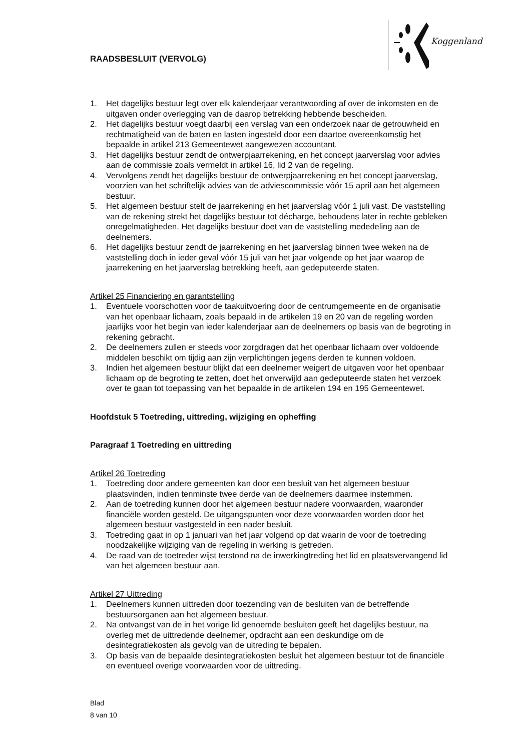RAADSBESLUIT (VERVOLG)
Koggenland
1. Het dagelijks bestuur legt over elk kalenderjaar verantwoording af over de inkomsten en de uitgaven onder overlegging van de daarop betrekking hebbende bescheiden.
2. Het dagelijks bestuur voegt daarbij een verslag van een onderzoek naar de getrouwheid en rechtmatigheid van de baten en lasten ingesteld door een daartoe overeenkomstig het bepaalde in artikel 213 Gemeentewet aangewezen accountant.
3. Het dagelijks bestuur zendt de ontwerpjaarrekening, en het concept jaarverslag voor advies aan de commissie zoals vermeldt in artikel 16, lid 2 van de regeling.
4. Vervolgens zendt het dagelijks bestuur de ontwerpjaarrekening en het concept jaarverslag, voorzien van het schriftelijk advies van de adviescommissie vóór 15 april aan het algemeen bestuur.
5. Het algemeen bestuur stelt de jaarrekening en het jaarverslag vóór 1 juli vast. De vaststelling van de rekening strekt het dagelijks bestuur tot décharge, behoudens later in rechte gebleken onregelmatigheden. Het dagelijks bestuur doet van de vaststelling mededeling aan de deelnemers.
6. Het dagelijks bestuur zendt de jaarrekening en het jaarverslag binnen twee weken na de vaststelling doch in ieder geval vóór 15 juli van het jaar volgende op het jaar waarop de jaarrekening en het jaarverslag betrekking heeft, aan gedeputeerde staten.
Artikel 25 Financiering en garantstelling
1. Eventuele voorschotten voor de taakuitvoering door de centrumgemeente en de organisatie van het openbaar lichaam, zoals bepaald in de artikelen 19 en 20 van de regeling worden jaarlijks voor het begin van ieder kalenderjaar aan de deelnemers op basis van de begroting in rekening gebracht.
2. De deelnemers zullen er steeds voor zorgdragen dat het openbaar lichaam over voldoende middelen beschikt om tijdig aan zijn verplichtingen jegens derden te kunnen voldoen.
3. Indien het algemeen bestuur blijkt dat een deelnemer weigert de uitgaven voor het openbaar lichaam op de begroting te zetten, doet het onverwijld aan gedeputeerde staten het verzoek over te gaan tot toepassing van het bepaalde in de artikelen 194 en 195 Gemeentewet.
Hoofdstuk 5 Toetreding, uittreding, wijziging en opheffing
Paragraaf 1 Toetreding en uittreding
Artikel 26 Toetreding
1. Toetreding door andere gemeenten kan door een besluit van het algemeen bestuur plaatsvinden, indien tenminste twee derde van de deelnemers daarmee instemmen.
2. Aan de toetreding kunnen door het algemeen bestuur nadere voorwaarden, waaronder financiële worden gesteld. De uitgangspunten voor deze voorwaarden worden door het algemeen bestuur vastgesteld in een nader besluit.
3. Toetreding gaat in op 1 januari van het jaar volgend op dat waarin de voor de toetreding noodzakelijke wijziging van de regeling in werking is getreden.
4. De raad van de toetreder wijst terstond na de inwerkingtreding het lid en plaatsvervangend lid van het algemeen bestuur aan.
Artikel 27 Uittreding
1. Deelnemers kunnen uittreden door toezending van de besluiten van de betreffende bestuursorganen aan het algemeen bestuur.
2. Na ontvangst van de in het vorige lid genoemde besluiten geeft het dagelijks bestuur, na overleg met de uittredende deelnemer, opdracht aan een deskundige om de desintegratiekosten als gevolg van de uitreding te bepalen.
3. Op basis van de bepaalde desintegratiekosten besluit het algemeen bestuur tot de financiële en eventueel overige voorwaarden voor de uittreding.
Blad
8 van 10